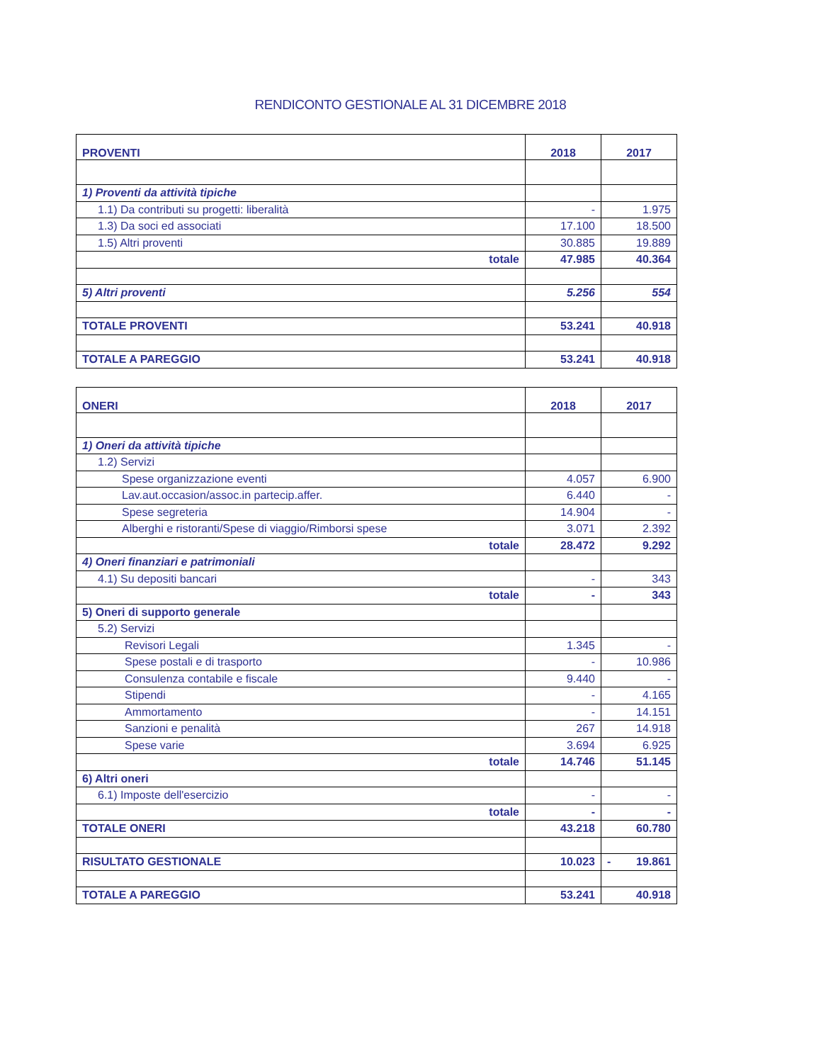RENDICONTO GESTIONALE AL 31 DICEMBRE 2018
| PROVENTI | 2018 | 2017 |
| --- | --- | --- |
| 1) Proventi da attività tipiche | | |
| 1.1) Da contributi su progetti: liberalità | - | 1.975 |
| 1.3) Da soci ed associati | 17.100 | 18.500 |
| 1.5) Altri proventi | 30.885 | 19.889 |
| totale | 47.985 | 40.364 |
| 5) Altri proventi | 5.256 | 554 |
| TOTALE PROVENTI | 53.241 | 40.918 |
| TOTALE A PAREGGIO | 53.241 | 40.918 |
| ONERI | 2018 | 2017 |
| --- | --- | --- |
| 1) Oneri da attività tipiche | | |
| 1.2) Servizi | | |
| Spese organizzazione eventi | 4.057 | 6.900 |
| Lav.aut.occasion/assoc.in partecip.affer. | 6.440 | - |
| Spese segreteria | 14.904 | - |
| Alberghi e ristoranti/Spese di viaggio/Rimborsi spese | 3.071 | 2.392 |
| totale | 28.472 | 9.292 |
| 4) Oneri finanziari e patrimoniali | | |
| 4.1) Su depositi bancari | - | 343 |
| totale | - | 343 |
| 5) Oneri di supporto generale | | |
| 5.2) Servizi | | |
| Revisori Legali | 1.345 | - |
| Spese postali e di trasporto | - | 10.986 |
| Consulenza contabile e fiscale | 9.440 | - |
| Stipendi | - | 4.165 |
| Ammortamento | - | 14.151 |
| Sanzioni e penalità | 267 | 14.918 |
| Spese varie | 3.694 | 6.925 |
| totale | 14.746 | 51.145 |
| 6) Altri oneri | | |
| 6.1) Imposte dell'esercizio | - | - |
| totale | - | - |
| TOTALE ONERI | 43.218 | 60.780 |
| RISULTATO GESTIONALE | 10.023 | - 19.861 |
| TOTALE A PAREGGIO | 53.241 | 40.918 |